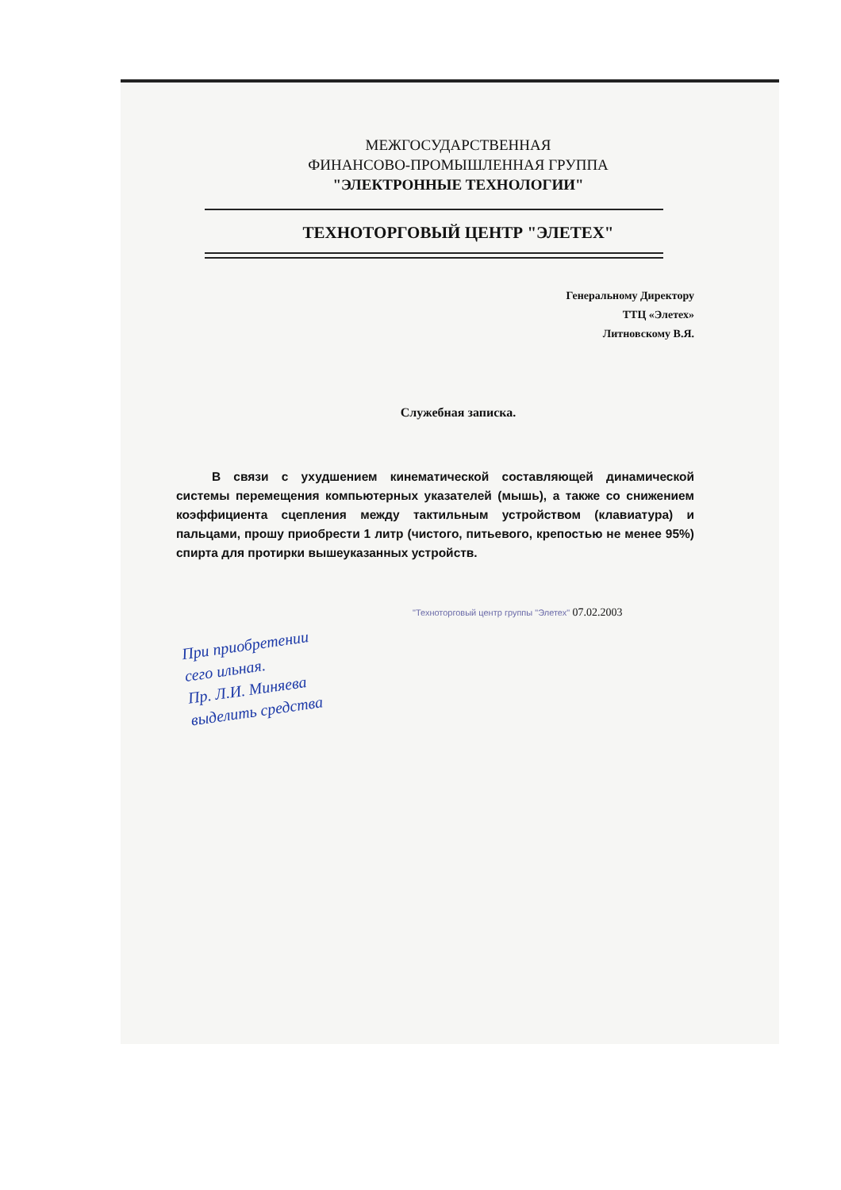МЕЖГОСУДАРСТВЕННАЯ
ФИНАНСОВО-ПРОМЫШЛЕННАЯ ГРУППА
"ЭЛЕКТРОННЫЕ ТЕХНОЛОГИИ"
ТЕХНОТОРГОВЫЙ ЦЕНТР "ЭЛЕТЕХ"
Генеральному Директору
ТТЦ «Элетех»
Литновскому В.Я.
Служебная записка.
В связи с ухудшением кинематической составляющей динамической системы перемещения компьютерных указателей (мышь), а также со снижением коэффициента сцепления между тактильным устройством (клавиатура) и пальцами, прошу приобрести 1 литр (чистого, питьевого, крепостью не менее 95%) спирта для протирки вышеуказанных устройств.
"Техноторговый центр группы "Элетех" 07.02.2003
При приобретении
сего ильная.
Пр. Л.И. Миняева
выделить средства